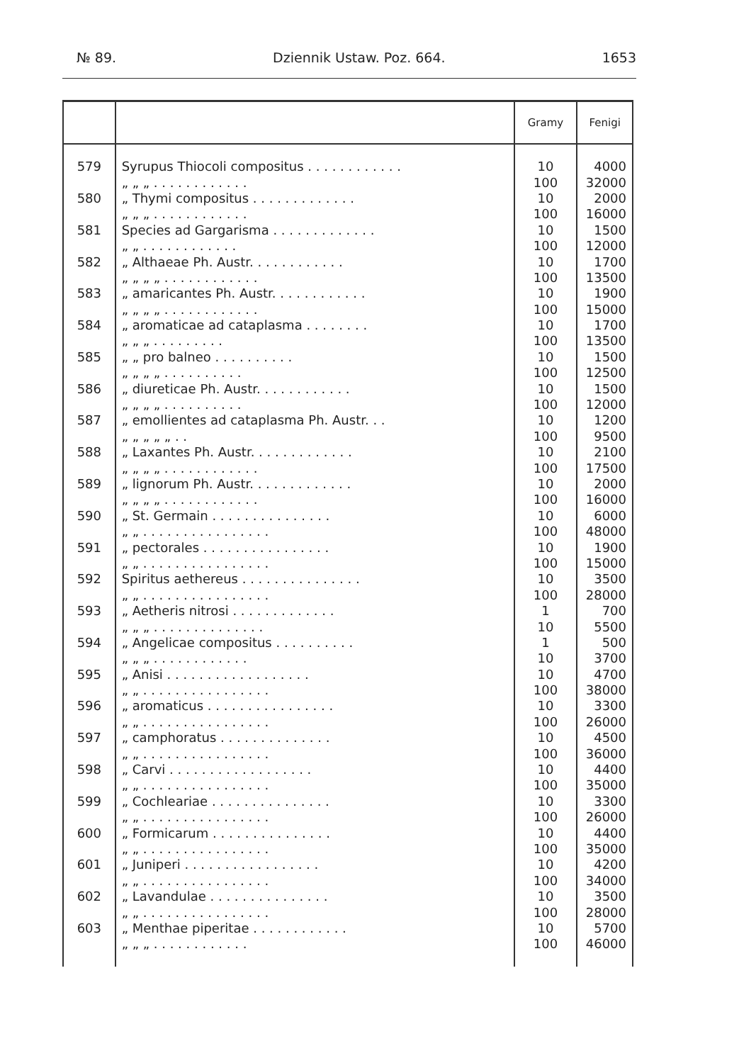№ 89. Dziennik Ustaw. Poz. 664. 1653
| | | Gramy | Fenigi |
| --- | --- | --- | --- |
| 579 | Syrupus Thiocoli compositus . . . . . . . . . . . . | 10 | 4000 |
| | „ „ „ . . . . . . . . . . . . | 100 | 32000 |
| 580 | „ Thymi compositus . . . . . . . . . . . . . | 10 | 2000 |
| | „ „ „ . . . . . . . . . . . . | 100 | 16000 |
| 581 | Species ad Gargarisma . . . . . . . . . . . . . | 10 | 1500 |
| | „ „ . . . . . . . . . . . . | 100 | 12000 |
| 582 | „ Althaeae Ph. Austr. . . . . . . . . . . . | 10 | 1700 |
| | „ „ „ „ . . . . . . . . . . . . | 100 | 13500 |
| 583 | „ amaricantes Ph. Austr. . . . . . . . . . . . | 10 | 1900 |
| | „ „ „ „ . . . . . . . . . . . . | 100 | 15000 |
| 584 | „ aromaticae ad cataplasma . . . . . . . . | 10 | 1700 |
| | „ „ „ . . . . . . . . . | 100 | 13500 |
| 585 | „ „ pro balneo . . . . . . . . . . | 10 | 1500 |
| | „ „ „ „ . . . . . . . . . . | 100 | 12500 |
| 586 | „ diureticae Ph. Austr. . . . . . . . . . . . | 10 | 1500 |
| | „ „ „ „ . . . . . . . . . . | 100 | 12000 |
| 587 | „ emollientes ad cataplasma Ph. Austr. . . | 10 | 1200 |
| | „ „ „ „ „ . . | 100 | 9500 |
| 588 | „ Laxantes Ph. Austr. . . . . . . . . . . . . | 10 | 2100 |
| | „ „ „ „ . . . . . . . . . . . . | 100 | 17500 |
| 589 | „ lignorum Ph. Austr. . . . . . . . . . . . . | 10 | 2000 |
| | „ „ „ „ . . . . . . . . . . . . | 100 | 16000 |
| 590 | „ St. Germain . . . . . . . . . . . . . . . | 10 | 6000 |
| | „ „ . . . . . . . . . . . . . . . . | 100 | 48000 |
| 591 | „ pectorales . . . . . . . . . . . . . . . . | 10 | 1900 |
| | „ „ . . . . . . . . . . . . . . . . | 100 | 15000 |
| 592 | Spiritus aethereus . . . . . . . . . . . . . . . | 10 | 3500 |
| | „ „ . . . . . . . . . . . . . . . . | 100 | 28000 |
| 593 | „ Aetheris nitrosi . . . . . . . . . . . . . | 1 | 700 |
| | „ „ „ . . . . . . . . . . . . . . | 10 | 5500 |
| 594 | „ Angelicae compositus . . . . . . . . . . | 1 | 500 |
| | „ „ „ . . . . . . . . . . . . | 10 | 3700 |
| 595 | „ Anisi . . . . . . . . . . . . . . . . . . | 10 | 4700 |
| | „ „ . . . . . . . . . . . . . . . . | 100 | 38000 |
| 596 | „ aromaticus . . . . . . . . . . . . . . . . | 10 | 3300 |
| | „ „ . . . . . . . . . . . . . . . . | 100 | 26000 |
| 597 | „ camphoratus . . . . . . . . . . . . . . | 10 | 4500 |
| | „ „ . . . . . . . . . . . . . . . . | 100 | 36000 |
| 598 | „ Carvi . . . . . . . . . . . . . . . . . . | 10 | 4400 |
| | „ „ . . . . . . . . . . . . . . . . | 100 | 35000 |
| 599 | „ Cochleariae . . . . . . . . . . . . . . . | 10 | 3300 |
| | „ „ . . . . . . . . . . . . . . . . | 100 | 26000 |
| 600 | „ Formicarum . . . . . . . . . . . . . . . | 10 | 4400 |
| | „ „ . . . . . . . . . . . . . . . . | 100 | 35000 |
| 601 | „ Juniperi . . . . . . . . . . . . . . . . . | 10 | 4200 |
| | „ „ . . . . . . . . . . . . . . . . | 100 | 34000 |
| 602 | „ Lavandulae . . . . . . . . . . . . . . . | 10 | 3500 |
| | „ „ . . . . . . . . . . . . . . . . | 100 | 28000 |
| 603 | „ Menthae piperitae . . . . . . . . . . . . | 10 | 5700 |
| | „ „ „ . . . . . . . . . . . . | 100 | 46000 |